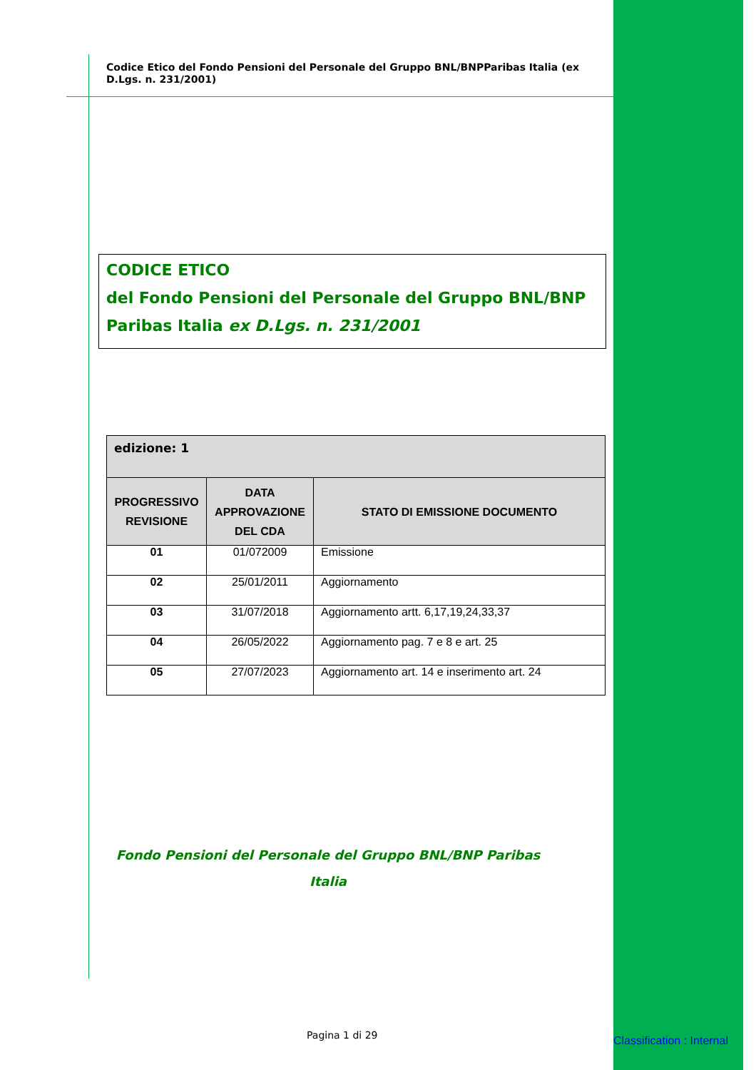Codice Etico del Fondo Pensioni del Personale del Gruppo BNL/BNPParibas Italia (ex D.Lgs. n. 231/2001)
CODICE ETICO
del Fondo Pensioni del Personale del Gruppo BNL/BNP Paribas Italia ex D.Lgs. n. 231/2001
| edizione: 1 | | |
| --- | --- | --- |
| PROGRESSIVO REVISIONE | DATA APPROVAZIONE DEL CDA | STATO DI EMISSIONE DOCUMENTO |
| 01 | 01/072009 | Emissione |
| 02 | 25/01/2011 | Aggiornamento |
| 03 | 31/07/2018 | Aggiornamento artt. 6,17,19,24,33,37 |
| 04 | 26/05/2022 | Aggiornamento pag. 7 e 8 e art. 25 |
| 05 | 27/07/2023 | Aggiornamento art. 14 e inserimento art. 24 |
Fondo Pensioni del Personale del Gruppo BNL/BNP Paribas Italia
Pagina 1 di 29 Classification : Internal